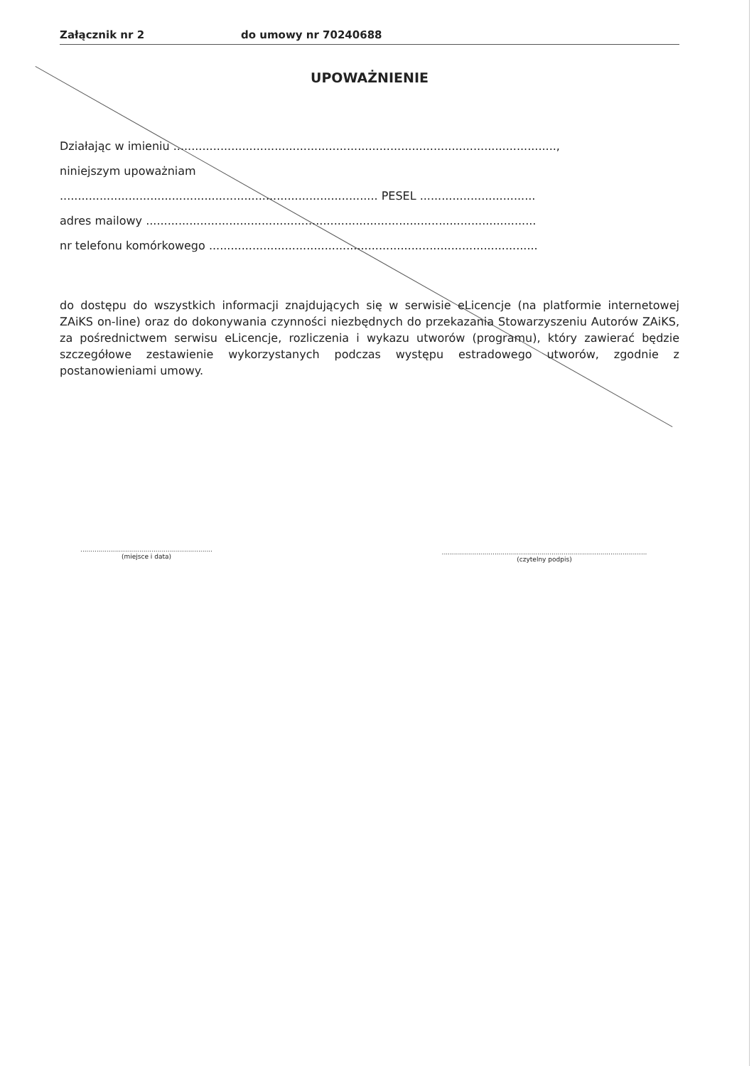Załącznik nr 2 do umowy nr 70240688
UPOWAŻNIENIE
Działając w imieniu ..........................................................................................................,
niniejszym upoważniam
........................................................................................ PESEL ................................
adres mailowy ............................................................................................................
nr telefonu komórkowego ...........................................................................................
do dostępu do wszystkich informacji znajdujących się w serwisie eLicencje (na platformie internetowej ZAiKS on-line) oraz do dokonywania czynności niezbędnych do przekazania Stowarzyszeniu Autorów ZAiKS, za pośrednictwem serwisu eLicencje, rozliczenia i wykazu utworów (programu), który zawierać będzie szczegółowe zestawienie wykorzystanych podczas występu estradowego utworów, zgodnie z postanowieniami umowy.
.................................................................
(miejsce i data)
.....................................................................................................
(czytelny podpis)